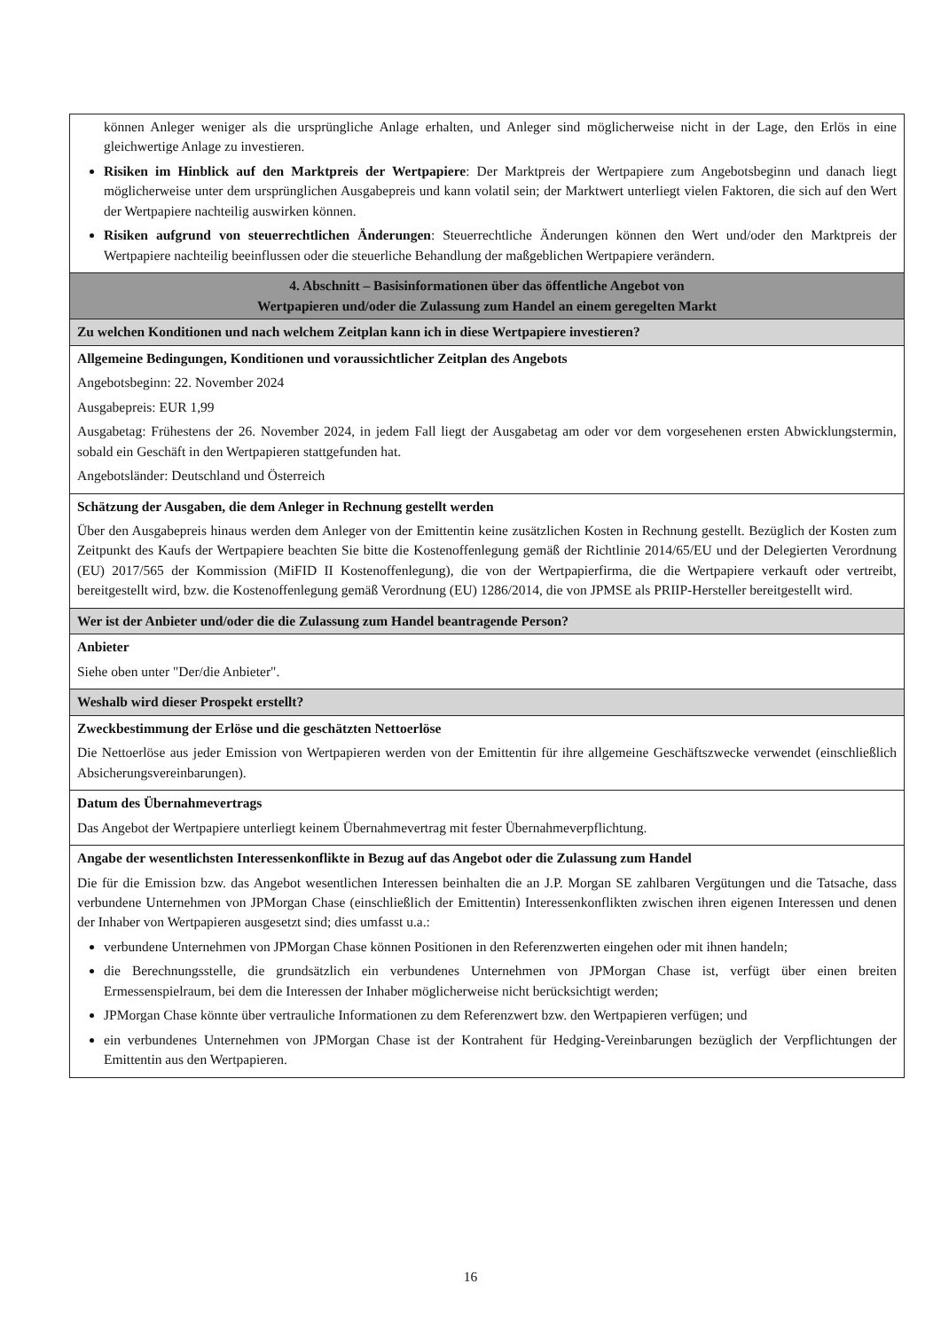| können Anleger weniger als die ursprüngliche Anlage erhalten, und Anleger sind möglicherweise nicht in der Lage, den Erlös in eine gleichwertige Anlage zu investieren. Risiken im Hinblick auf den Marktpreis der Wertpapiere : Der Marktpreis der Wertpapiere zum Angebotsbeginn und danach liegt möglicherweise unter dem ursprünglichen Ausgabepreis und kann volatil sein; der Marktwert unterliegt vielen Faktoren, die sich auf den Wert der Wertpapiere nachteilig auswirken können. Risiken aufgrund von steuerrechtlichen Änderungen : Steuerrechtliche Änderungen können den Wert und/oder den Marktpreis der Wertpapiere nachteilig beeinflussen oder die steuerliche Behandlung der maßgeblichen Wertpapiere verändern. |
| 4. Abschnitt – Basisinformationen über das öffentliche Angebot von Wertpapieren und/oder die Zulassung zum Handel an einem geregelten Markt |
| Zu welchen Konditionen und nach welchem Zeitplan kann ich in diese Wertpapiere investieren? |
| Allgemeine Bedingungen, Konditionen und voraussichtlicher Zeitplan des Angebots Angebotsbeginn: 22. November 2024 Ausgabepreis: EUR 1,99 Ausgabetag: Frühestens der 26. November 2024, in jedem Fall liegt der Ausgabetag am oder vor dem vorgesehenen ersten Abwicklungstermin, sobald ein Geschäft in den Wertpapieren stattgefunden hat. Angebotsländer: Deutschland und Österreich |
| Schätzung der Ausgaben, die dem Anleger in Rechnung gestellt werden Über den Ausgabepreis hinaus werden dem Anleger von der Emittentin keine zusätzlichen Kosten in Rechnung gestellt. Bezüglich der Kosten zum Zeitpunkt des Kaufs der Wertpapiere beachten Sie bitte die Kostenoffenlegung gemäß der Richtlinie 2014/65/EU und der Delegierten Verordnung (EU) 2017/565 der Kommission (MiFID II Kostenoffenlegung), die von der Wertpapierfirma, die die Wertpapiere verkauft oder vertreibt, bereitgestellt wird, bzw. die Kostenoffenlegung gemäß Verordnung (EU) 1286/2014, die von JPMSE als PRIIP-Hersteller bereitgestellt wird. |
| Wer ist der Anbieter und/oder die die Zulassung zum Handel beantragende Person? |
| Anbieter Siehe oben unter "Der/die Anbieter". |
| Weshalb wird dieser Prospekt erstellt? |
| Zweckbestimmung der Erlöse und die geschätzten Nettoerlöse Die Nettoerlöse aus jeder Emission von Wertpapieren werden von der Emittentin für ihre allgemeine Geschäftszwecke verwendet (einschließlich Absicherungsvereinbarungen). |
| Datum des Übernahmevertrags Das Angebot der Wertpapiere unterliegt keinem Übernahmevertrag mit fester Übernahmeverpflichtung. |
| Angabe der wesentlichsten Interessenkonflikte in Bezug auf das Angebot oder die Zulassung zum Handel Die für die Emission bzw. das Angebot wesentlichen Interessen beinhalten die an J.P. Morgan SE zahlbaren Vergütungen und die Tatsache, dass verbundene Unternehmen von JPMorgan Chase (einschließlich der Emittentin) Interessenkonflikten zwischen ihren eigenen Interessen und denen der Inhaber von Wertpapieren ausgesetzt sind; dies umfasst u.a.: verbundene Unternehmen von JPMorgan Chase können Positionen in den Referenzwerten eingehen oder mit ihnen handeln; die Berechnungsstelle, die grundsätzlich ein verbundenes Unternehmen von JPMorgan Chase ist, verfügt über einen breiten Ermessenspielraum, bei dem die Interessen der Inhaber möglicherweise nicht berücksichtigt werden; JPMorgan Chase könnte über vertrauliche Informationen zu dem Referenzwert bzw. den Wertpapieren verfügen; und ein verbundenes Unternehmen von JPMorgan Chase ist der Kontrahent für Hedging-Vereinbarungen bezüglich der Verpflichtungen der Emittentin aus den Wertpapieren. |
16